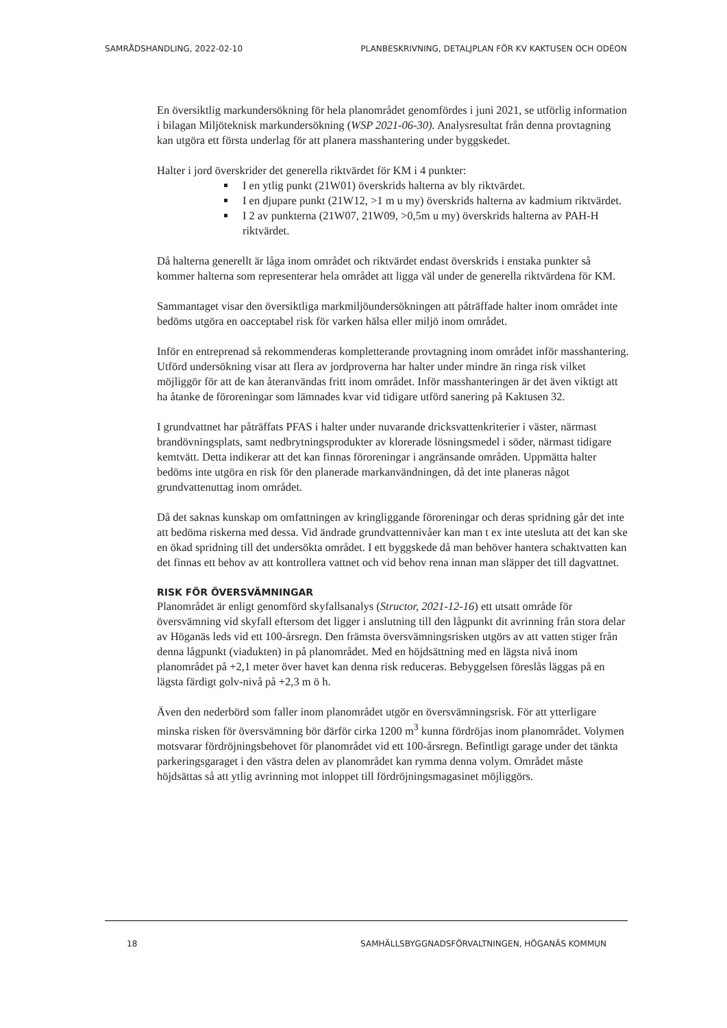SAMRÅDSHANDLING, 2022-02-10 PLANBESKRIVNING, DETALJPLAN FÖR KV KAKTUSEN OCH ODÉON
En översiktlig markundersökning för hela planområdet genomfördes i juni 2021, se utförlig information i bilagan Miljöteknisk markundersökning (WSP 2021-06-30). Analysresultat från denna provtagning kan utgöra ett första underlag för att planera masshantering under byggskedet.
Halter i jord överskrider det generella riktvärdet för KM i 4 punkter:
I en ytlig punkt (21W01) överskrids halterna av bly riktvärdet.
I en djupare punkt (21W12, >1 m u my) överskrids halterna av kadmium riktvärdet.
I 2 av punkterna (21W07, 21W09, >0,5m u my) överskrids halterna av PAH-H riktvärdet.
Då halterna generellt är låga inom området och riktvärdet endast överskrids i enstaka punkter så kommer halterna som representerar hela området att ligga väl under de generella riktvärdena för KM.
Sammantaget visar den översiktliga markmiljöundersökningen att påträffade halter inom området inte bedöms utgöra en oacceptabel risk för varken hälsa eller miljö inom området.
Inför en entreprenad så rekommenderas kompletterande provtagning inom området inför masshantering. Utförd undersökning visar att flera av jordproverna har halter under mindre än ringa risk vilket möjliggör för att de kan återanvändas fritt inom området. Inför masshanteringen är det även viktigt att ha åtanke de föroreningar som lämnades kvar vid tidigare utförd sanering på Kaktusen 32.
I grundvattnet har påträffats PFAS i halter under nuvarande dricksvattenkriterier i väster, närmast brandövningsplats, samt nedbrytningsprodukter av klorerade lösningsmedel i söder, närmast tidigare kemtvätt. Detta indikerar att det kan finnas föroreningar i angränsande områden. Uppmätta halter bedöms inte utgöra en risk för den planerade markanvändningen, då det inte planeras något grundvattenuttag inom området.
Då det saknas kunskap om omfattningen av kringliggande föroreningar och deras spridning går det inte att bedöma riskerna med dessa. Vid ändrade grundvattennivåer kan man t ex inte utesluta att det kan ske en ökad spridning till det undersökta området. I ett byggskede då man behöver hantera schaktvatten kan det finnas ett behov av att kontrollera vattnet och vid behov rena innan man släpper det till dagvattnet.
RISK FÖR ÖVERSVÄMNINGAR
Planområdet är enligt genomförd skyfallsanalys (Structor, 2021-12-16) ett utsatt område för översvämning vid skyfall eftersom det ligger i anslutning till den lågpunkt dit avrinning från stora delar av Höganäs leds vid ett 100-årsregn. Den främsta översvämningsrisken utgörs av att vatten stiger från denna lågpunkt (viadukten) in på planområdet. Med en höjdsättning med en lägsta nivå inom planområdet på +2,1 meter över havet kan denna risk reduceras. Bebyggelsen föreslås läggas på en lägsta färdigt golv-nivå på +2,3 m ö h.
Även den nederbörd som faller inom planområdet utgör en översvämningsrisk. För att ytterligare minska risken för översvämning bör därför cirka 1200 m<sup>3</sup> kunna fördröjas inom planområdet. Volymen motsvarar fördröjningsbehovet för planområdet vid ett 100-årsregn. Befintligt garage under det tänkta parkeringsgaraget i den västra delen av planområdet kan rymma denna volym. Området måste höjdsättas så att ytlig avrinning mot inloppet till fördröjningsmagasinet möjliggörs.
18 SAMHÄLLSBYGGNADSFÖRVALTNINGEN, HÖGANÄS KOMMUN